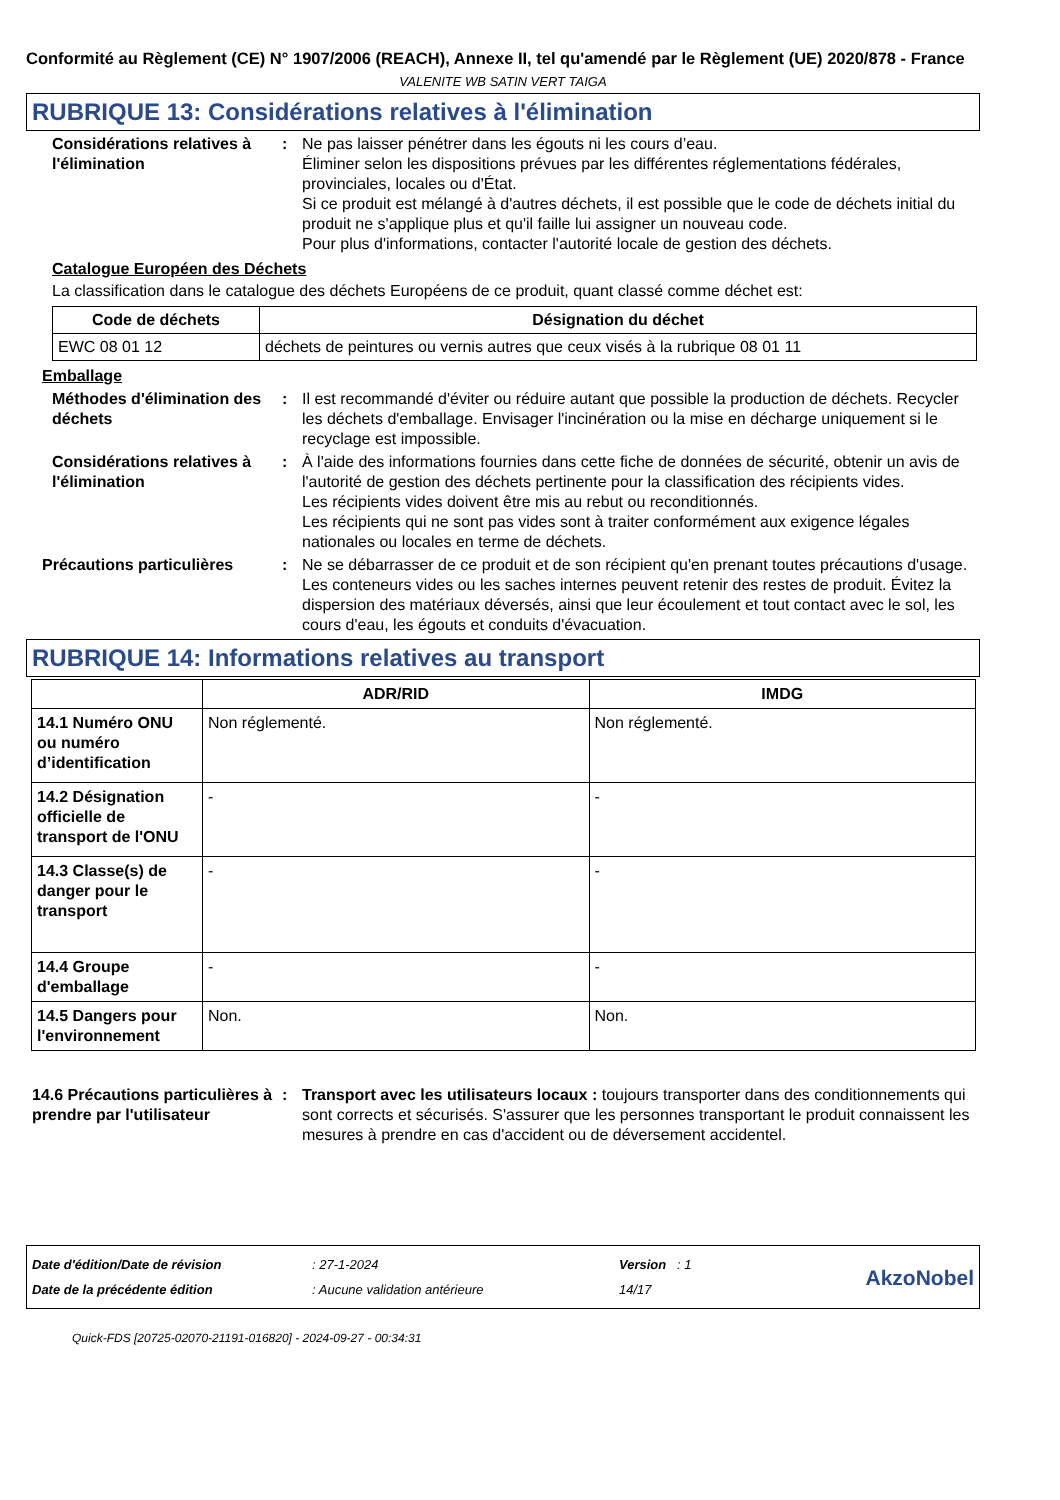Conformité au Règlement (CE) N° 1907/2006 (REACH), Annexe II, tel qu'amendé par le Règlement (UE) 2020/878 - France
VALENITE WB SATIN VERT TAIGA
RUBRIQUE 13: Considérations relatives à l'élimination
Considérations relatives à l'élimination
: Ne pas laisser pénétrer dans les égouts ni les cours d’eau.
Éliminer selon les dispositions prévues par les différentes réglementations fédérales, provinciales, locales ou d'État.
Si ce produit est mélangé à d'autres déchets, il est possible que le code de déchets initial du produit ne s'applique plus et qu'il faille lui assigner un nouveau code.
Pour plus d'informations, contacter l'autorité locale de gestion des déchets.
Catalogue Européen des Déchets
La classification dans le catalogue des déchets Européens de ce produit, quant classé comme déchet est:
| Code de déchets | Désignation du déchet |
| --- | --- |
| EWC 08 01 12 | déchets de peintures ou vernis autres que ceux visés à la rubrique 08 01 11 |
Emballage
Méthodes d'élimination des déchets
: Il est recommandé d'éviter ou réduire autant que possible la production de déchets. Recycler les déchets d'emballage. Envisager l'incinération ou la mise en décharge uniquement si le recyclage est impossible.
Considérations relatives à l'élimination
: À l'aide des informations fournies dans cette fiche de données de sécurité, obtenir un avis de l'autorité de gestion des déchets pertinente pour la classification des récipients vides.
Les récipients vides doivent être mis au rebut ou reconditionnés.
Les récipients qui ne sont pas vides sont à traiter conformément aux exigence légales nationales ou locales en terme de déchets.
Précautions particulières : Ne se débarrasser de ce produit et de son récipient qu'en prenant toutes précautions d'usage. Les conteneurs vides ou les saches internes peuvent retenir des restes de produit. Évitez la dispersion des matériaux déversés, ainsi que leur écoulement et tout contact avec le sol, les cours d'eau, les égouts et conduits d'évacuation.
RUBRIQUE 14: Informations relatives au transport
| | ADR/RID | IMDG |
| --- | --- | --- |
| 14.1 Numéro ONU ou numéro d’identification | Non réglementé. | Non réglementé. |
| 14.2 Désignation officielle de transport de l'ONU | - | - |
| 14.3 Classe(s) de danger pour le transport | - | - |
| 14.4 Groupe d'emballage | - | - |
| 14.5 Dangers pour l'environnement | Non. | Non. |
14.6 Précautions particulières à prendre par l'utilisateur
: Transport avec les utilisateurs locaux : toujours transporter dans des conditionnements qui sont corrects et sécurisés. S'assurer que les personnes transportant le produit connaissent les mesures à prendre en cas d'accident ou de déversement accidentel.
Date d'édition/Date de révision
Date de la précédente édition
: 27-1-2024
: Aucune validation antérieure
Version : 1
14/17
AkzoNobel
Quick-FDS [20725-02070-21191-016820] - 2024-09-27 - 00:34:31